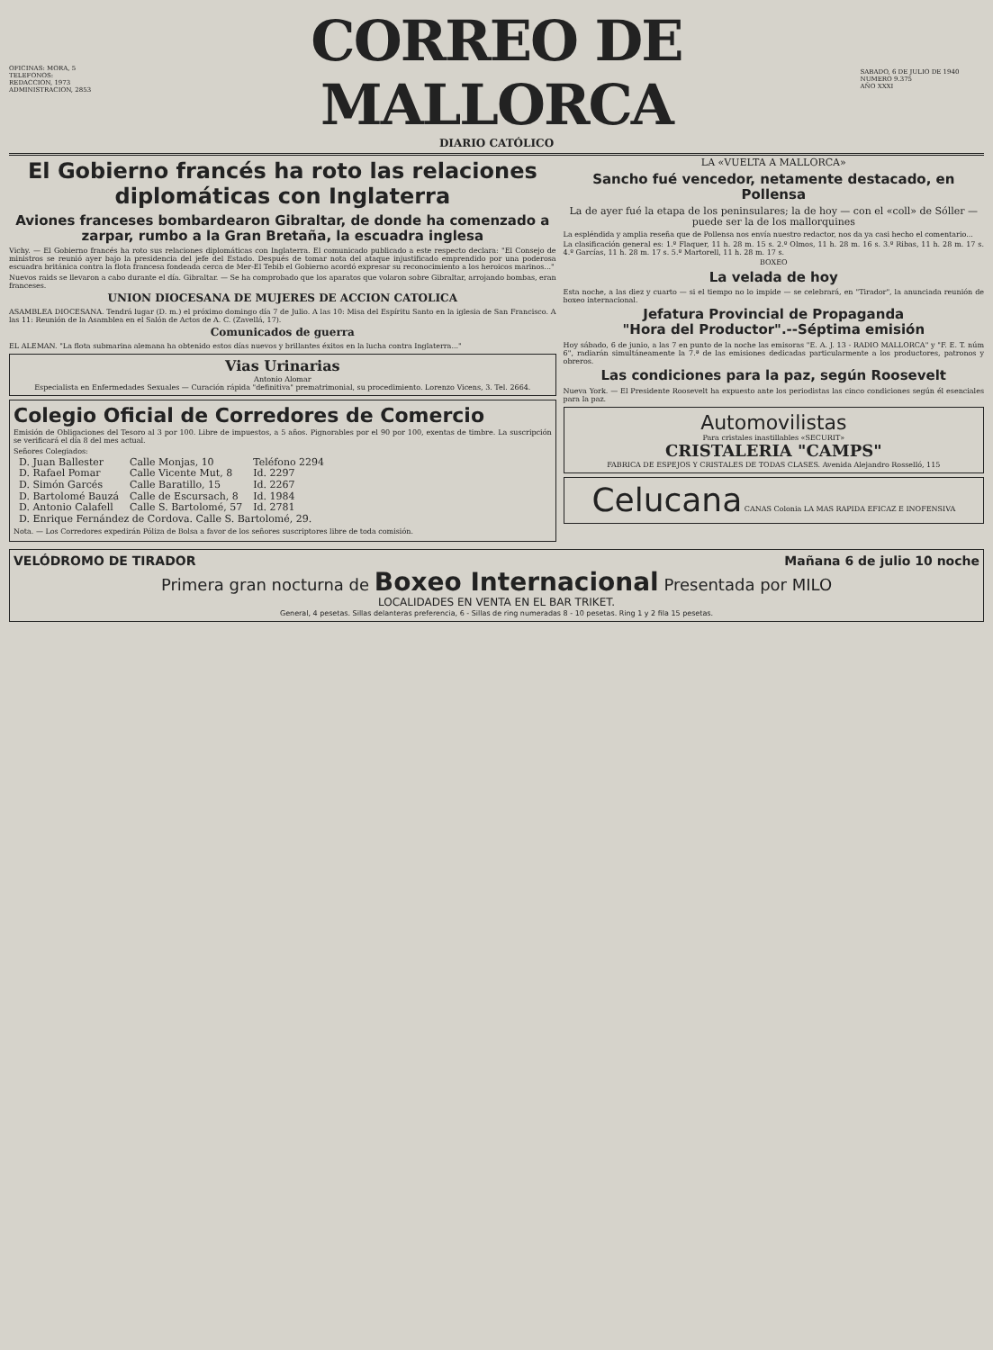OFICINAS: MORA, 5
TELEFONOS:
REDACCION, 1973
ADMINISTRACION, 2853
CORREO DE MALLORCA
DIARIO CATÓLICO
SABADO, 6 DE JULIO DE 1940
NUMERO 9.375
AÑO XXXI
El Gobierno francés ha roto las relaciones diplomáticas con Inglaterra
Aviones franceses bombardearon Gibraltar, de donde ha comenzado a zarpar, rumbo a la Gran Bretaña, la escuadra inglesa
Vichy. — El Gobierno francés ha roto sus relaciones diplomáticas con Inglaterra. El comunicado publicado a este respecto declara: "El Consejo de ministros se reunió ayer bajo la presidencia del jefe del Estado. Después de tomar nota del ataque injustificado emprendido por una poderosa escuadra británica contra la flota francesa fondeada cerca de Mer-El Tebib el Gobierno acordó expresar su reconocimiento a los heroicos marinos..."
Nuevos raids se llevaron a cabo durante el día. Gibraltar. — Se ha comprobado que los aparatos que volaron sobre Gibraltar, arrojando bombas, eran franceses.
UNION DIOCESANA DE MUJERES DE ACCION CATOLICA
ASAMBLEA DIOCESANA. Tendrá lugar (D. m.) el próximo domingo día 7 de Julio. A las 10: Misa del Espíritu Santo en la iglesia de San Francisco. A las 11: Reunión de la Asamblea en el Salón de Actos de A. C. (Zavellá, 17).
Comunicados de guerra
EL ALEMAN. "La flota submarina alemana ha obtenido estos días nuevos y brillantes éxitos en la lucha contra Inglaterra..."
Vias Urinarias
Antonio Alomar
Especialista en Enfermedades Sexuales — Curación rápida "definitiva" prematrimonial, su procedimiento. Lorenzo Vicens, 3. Tel. 2664.
Colegio Oficial de Corredores de Comercio
Emisión de Obligaciones del Tesoro al 3 por 100. Libre de impuestos, a 5 años. Pignorables por el 90 por 100, exentas de timbre. La suscripción se verificará el día 8 del mes actual.
Señores Colegiados:
| D. Juan Ballester | Calle Monjas, 10 | Teléfono 2294 |
| D. Rafael Pomar | Calle Vicente Mut, 8 | Id. 2297 |
| D. Simón Garcés | Calle Baratillo, 15 | Id. 2267 |
| D. Bartolomé Bauzá | Calle de Escursach, 8 | Id. 1984 |
| D. Antonio Calafell | Calle S. Bartolomé, 57 | Id. 2781 |
| D. Enrique Fernández de Cordova. Calle S. Bartolomé, 29. | | |
Nota. — Los Corredores expedirán Póliza de Bolsa a favor de los señores suscriptores libre de toda comisión.
LA «VUELTA A MALLORCA»
Sancho fué vencedor, netamente destacado, en Pollensa
La de ayer fué la etapa de los peninsulares; la de hoy — con el «coll» de Sóller — puede ser la de los mallorquines
La espléndida y amplia reseña que de Pollensa nos envía nuestro redactor, nos da ya casi hecho el comentario...
La clasificación general es: 1.º Flaquer, 11 h. 28 m. 15 s. 2.º Olmos, 11 h. 28 m. 16 s. 3.º Ribas, 11 h. 28 m. 17 s. 4.º Garcías, 11 h. 28 m. 17 s. 5.º Martorell, 11 h. 28 m. 17 s.
BOXEO
La velada de hoy
Esta noche, a las diez y cuarto — si el tiempo no lo impide — se celebrará, en "Tirador", la anunciada reunión de boxeo internacional.
Jefatura Provincial de Propaganda
"Hora del Productor".--Séptima emisión
Hoy sábado, 6 de junio, a las 7 en punto de la noche las emisoras "E. A. J. 13 - RADIO MALLORCA" y "F. E. T. núm 6", radiarán simultáneamente la 7.ª de las emisiones dedicadas particularmente a los productores, patronos y obreros.
Las condiciones para la paz, según Roosevelt
Nueva York. — El Presidente Roosevelt ha expuesto ante los periodistas las cinco condiciones según él esenciales para la paz.
Automovilistas
Para cristales inastillables «SECURIT»
CRISTALERIA "CAMPS"
FABRICA DE ESPEJOS Y CRISTALES DE TODAS CLASES. Avenida Alejandro Rosselló, 115
Celucana CANAS Colonia LA MAS RAPIDA EFICAZ E INOFENSIVA
VELÓDROMO DE TIRADOR Mañana 6 de julio 10 noche
Primera gran nocturna de Boxeo Internacional Presentada por MILO
LOCALIDADES EN VENTA EN EL BAR TRIKET.
General, 4 pesetas. Sillas delanteras preferencia, 6 - Sillas de ring numeradas 8 - 10 pesetas. Ring 1 y 2 fila 15 pesetas.